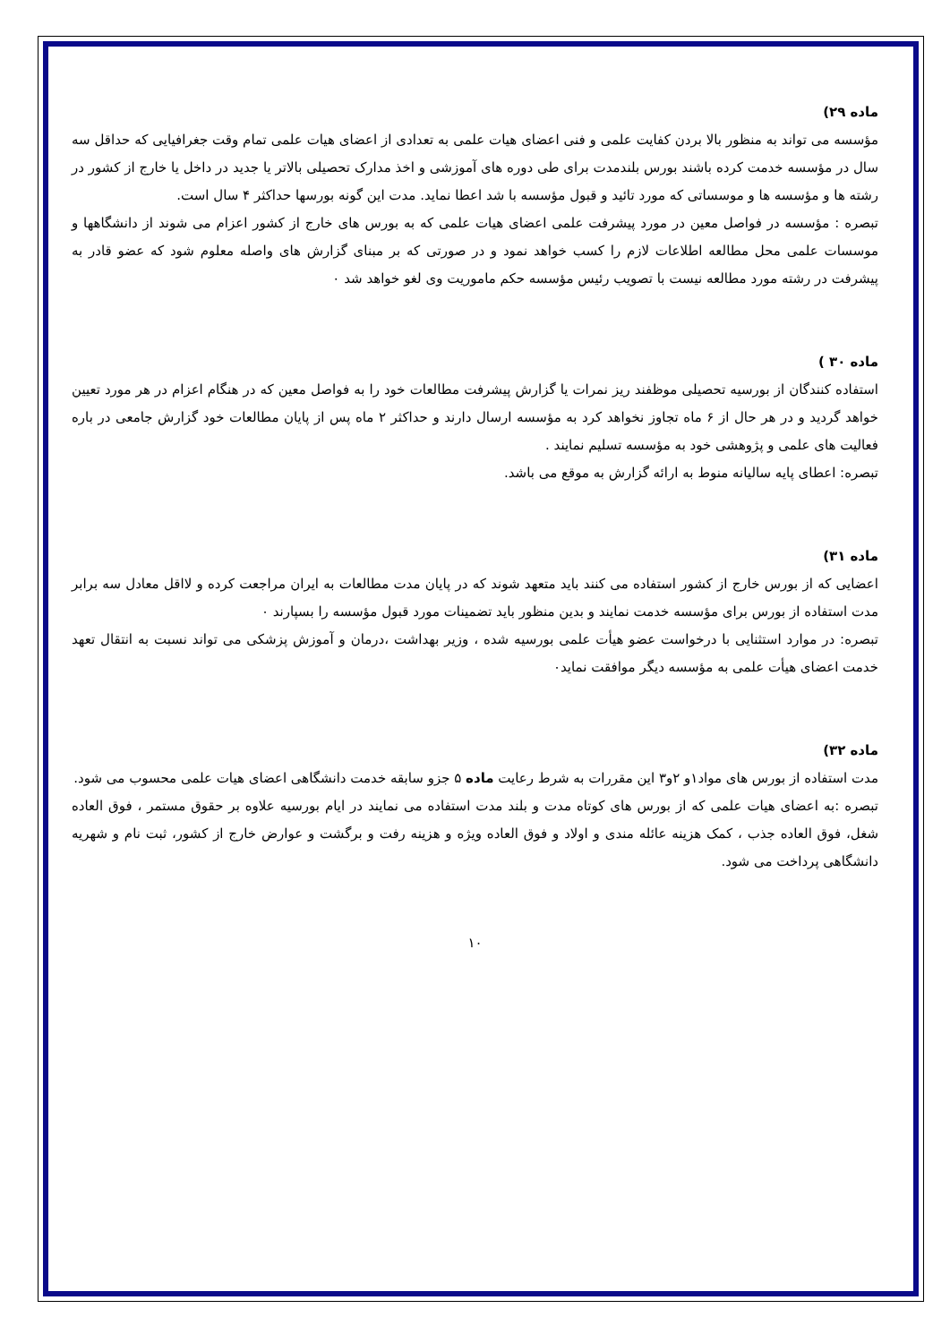ماده ۲۹)
مؤسسه می تواند به منظور بالا بردن کفایت علمی و فنی اعضای هیات علمی به تعدادی از اعضای هیات علمی تمام وقت جغرافیایی که حداقل سه سال در مؤسسه خدمت کرده باشند بورس بلندمدت برای طی دوره های آموزشی و اخذ مدارک تحصیلی بالاتر یا جدید در داخل یا خارج از کشور در رشته ها و مؤسسه ها و موسساتی که مورد تائید و قبول مؤسسه با شد اعطا نماید. مدت این گونه بورسها حداکثر ۴ سال است.
تبصره : مؤسسه در فواصل معین در مورد پیشرفت علمی اعضای هیات علمی که به بورس های خارج از کشور اعزام می شوند از دانشگاهها و موسسات علمی محل مطالعه اطلاعات لازم را کسب خواهد نمود و در صورتی که بر مبنای گزارش های واصله معلوم شود که عضو قادر به پیشرفت در رشته مورد مطالعه نیست با تصویب رئیس مؤسسه حکم ماموریت وی لغو خواهد شد ٠
ماده ۳۰ )
استفاده کنندگان از بورسیه تحصیلی موظفند ریز نمرات یا گزارش پیشرفت مطالعات خود را به فواصل معین که در هنگام اعزام در هر مورد تعیین خواهد گردید و در هر حال از ۶ ماه تجاوز نخواهد کرد به مؤسسه ارسال دارند و حداکثر ۲ ماه پس از پایان مطالعات خود گزارش جامعی در باره فعالیت های علمی و پژوهشی خود به مؤسسه تسلیم نمایند .
تبصره: اعطای پایه سالیانه منوط به ارائه گزارش به موقع می باشد.
ماده ۳۱)
اعضایی که از بورس خارج از کشور استفاده می کنند باید متعهد شوند که در پایان مدت مطالعات به ایران مراجعت کرده و لااقل معادل سه برابر مدت استفاده از بورس برای مؤسسه خدمت نمایند و بدین منظور باید تضمینات مورد قبول مؤسسه را بسپارند ٠
تبصره: در موارد استثنایی با درخواست عضو هیأت علمی بورسیه شده ، وزیر بهداشت ،درمان و آموزش پزشکی می تواند نسبت به انتقال تعهد خدمت اعضای هیأت علمی به مؤسسه دیگر موافقت نماید٠
ماده ۳۲)
مدت استفاده از بورس های مواد۱و ۲و۳ این مقررات به شرط رعایت ماده ۵ جزو سابقه خدمت دانشگاهی اعضای هیات علمی محسوب می شود.
تبصره :به اعضای هیات علمی که از بورس های کوتاه مدت و بلند مدت استفاده می نمایند در ایام بورسیه علاوه بر حقوق مستمر ، فوق العاده شغل، فوق العاده جذب ، کمک هزینه عائله مندی و اولاد و فوق العاده ویژه و هزینه رفت و برگشت و عوارض خارج از کشور، ثبت نام و شهریه دانشگاهی پرداخت می شود.
۱۰